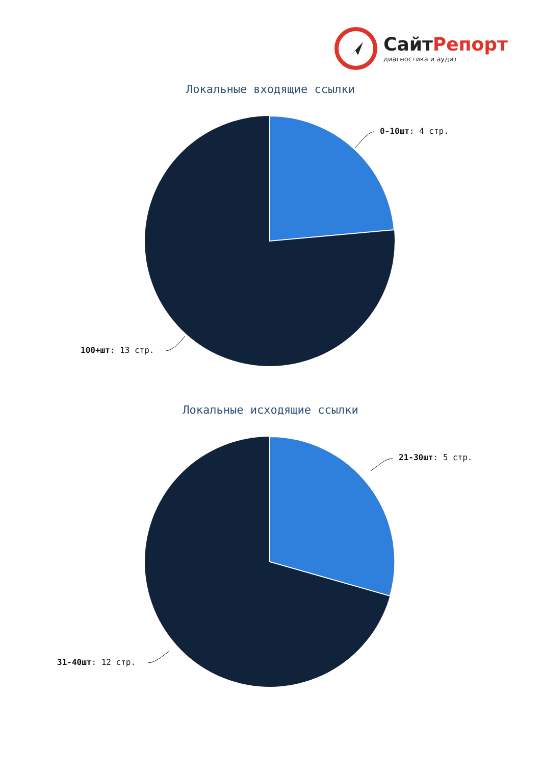СайтРепорт
диагностика и аудит
Локальные входящие ссылки
0-10шт: 4 стр.
100+шт: 13 стр.
Локальные исходящие ссылки
21-30шт: 5 стр.
31-40шт: 12 стр.